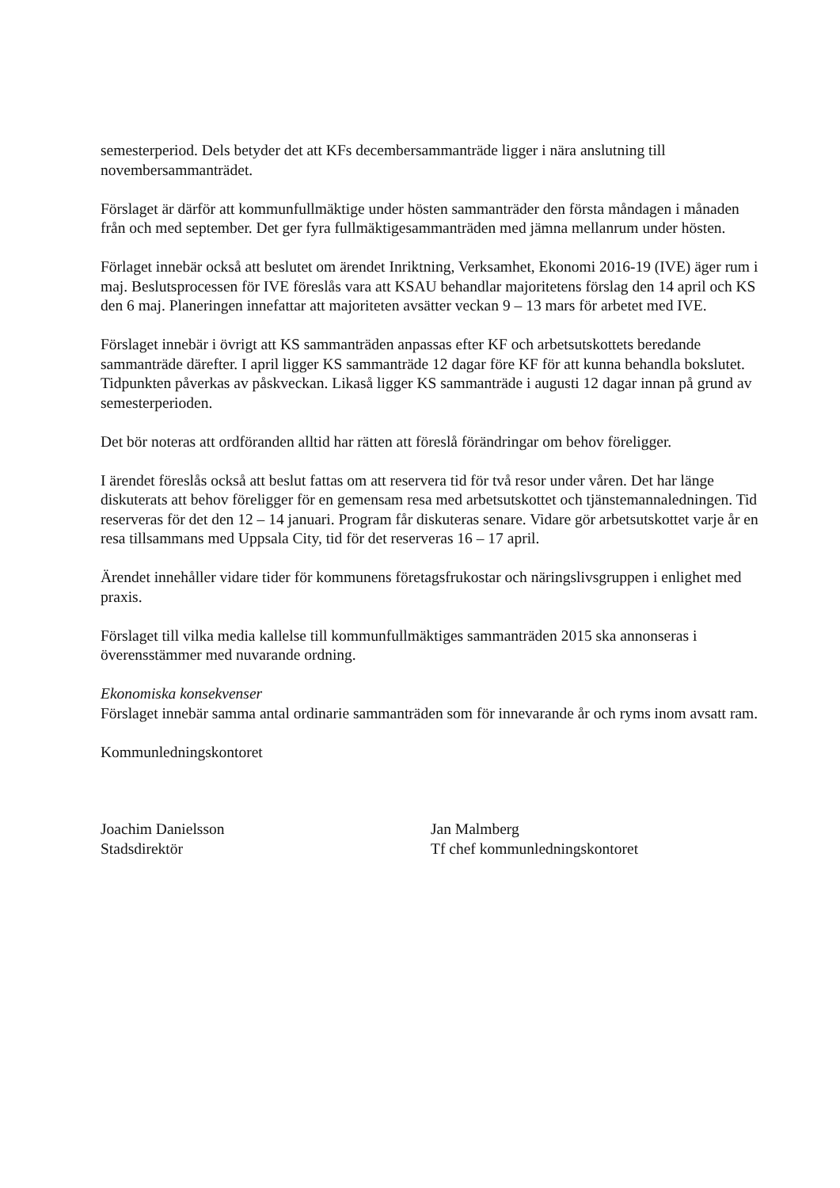semesterperiod. Dels betyder det att KFs decembersammanträde ligger i nära anslutning till novembersammanträdet.
Förslaget är därför att kommunfullmäktige under hösten sammanträder den första måndagen i månaden från och med september. Det ger fyra fullmäktigesammanträden med jämna mellanrum under hösten.
Förlaget innebär också att beslutet om ärendet Inriktning, Verksamhet, Ekonomi 2016-19 (IVE) äger rum i maj. Beslutsprocessen för IVE föreslås vara att KSAU behandlar majoritetens förslag den 14 april och KS den 6 maj. Planeringen innefattar att majoriteten avsätter veckan 9 – 13 mars för arbetet med IVE.
Förslaget innebär i övrigt att KS sammanträden anpassas efter KF och arbetsutskottets beredande sammanträde därefter. I april ligger KS sammanträde 12 dagar före KF för att kunna behandla bokslutet. Tidpunkten påverkas av påskveckan. Likaså ligger KS sammanträde i augusti 12 dagar innan på grund av semesterperioden.
Det bör noteras att ordföranden alltid har rätten att föreslå förändringar om behov föreligger.
I ärendet föreslås också att beslut fattas om att reservera tid för två resor under våren. Det har länge diskuterats att behov föreligger för en gemensam resa med arbetsutskottet och tjänstemannaledningen. Tid reserveras för det den 12 – 14 januari. Program får diskuteras senare. Vidare gör arbetsutskottet varje år en resa tillsammans med Uppsala City, tid för det reserveras 16 – 17 april.
Ärendet innehåller vidare tider för kommunens företagsfrukostar och näringslivsgruppen i enlighet med praxis.
Förslaget till vilka media kallelse till kommunfullmäktiges sammanträden 2015 ska annonseras i överensstämmer med nuvarande ordning.
Ekonomiska konsekvenser
Förslaget innebär samma antal ordinarie sammanträden som för innevarande år och ryms inom avsatt ram.
Kommunledningskontoret
Joachim Danielsson
Stadsdirektör
Jan Malmberg
Tf chef kommunledningskontoret